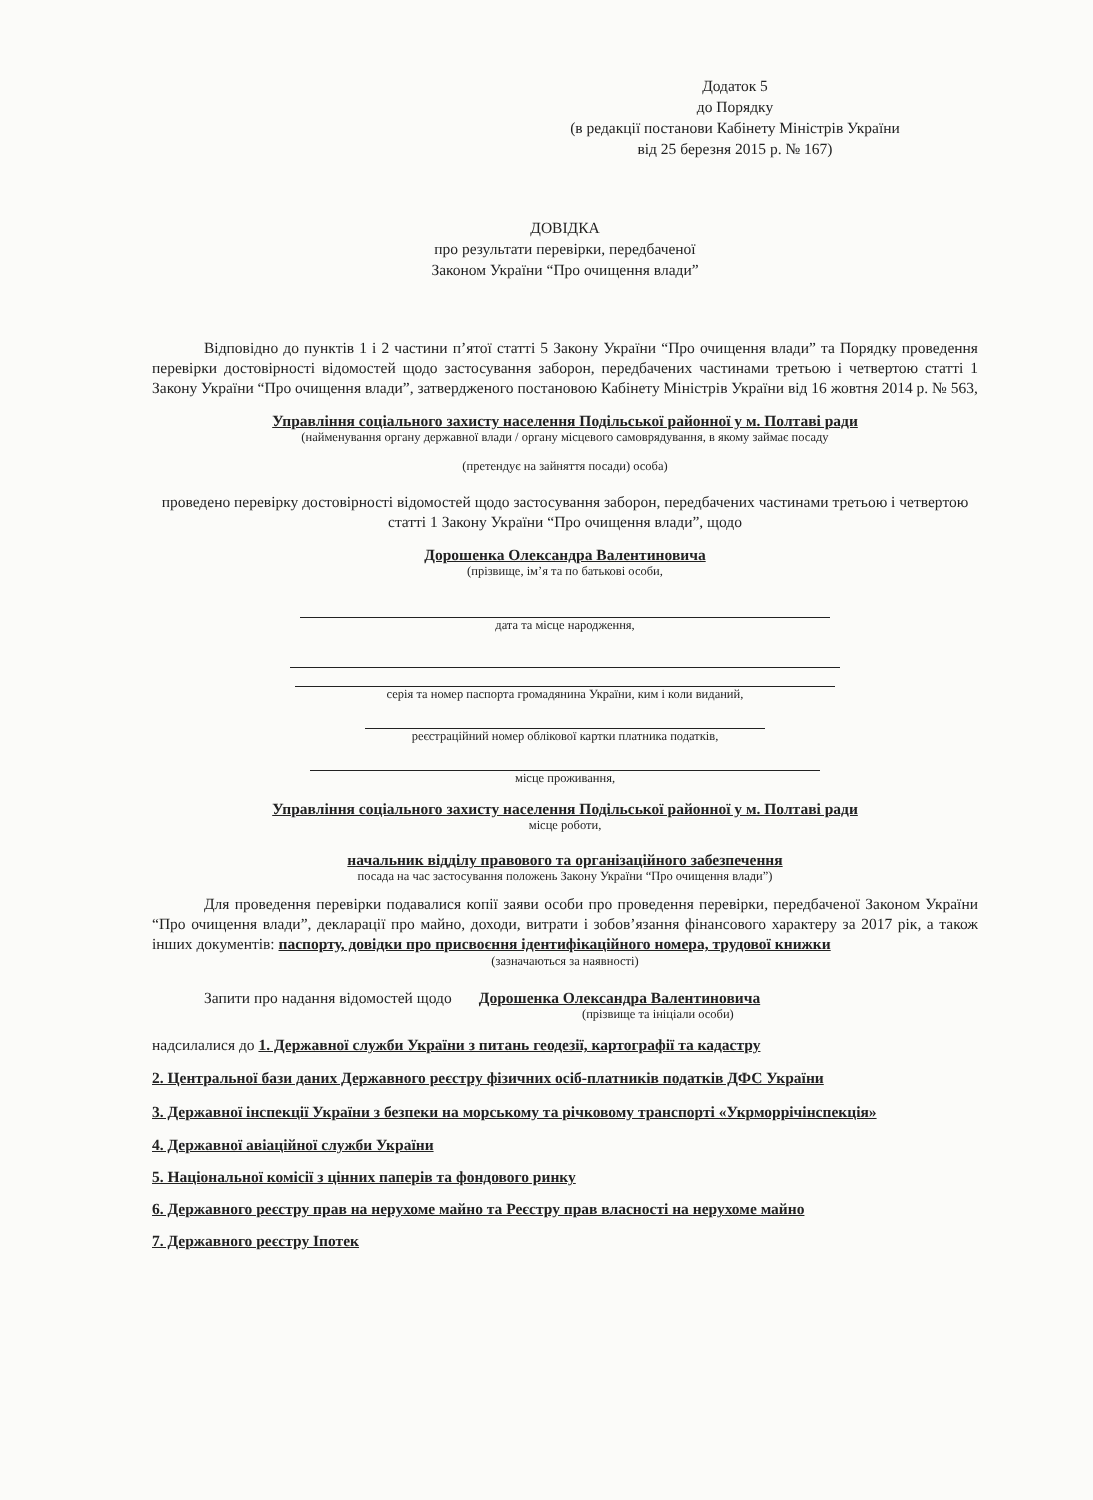Додаток 5
до Порядку
(в редакції постанови Кабінету Міністрів України
від 25 березня 2015 р. № 167)
ДОВІДКА
про результати перевірки, передбаченої
Законом України “Про очищення влади”
Відповідно до пунктів 1 і 2 частини п’ятої статті 5 Закону України “Про очищення влади” та Порядку проведення перевірки достовірності відомостей щодо застосування заборон, передбачених частинами третьою і четвертою статті 1 Закону України “Про очищення влади”, затвердженого постановою Кабінету Міністрів України від 16 жовтня 2014 р. № 563,
Управління соціального захисту населення Подільської районної у м. Полтаві ради
(найменування органу державної влади / органу місцевого самоврядування, в якому займає посаду
(претендує на зайняття посади) особа)
проведено перевірку достовірності відомостей щодо застосування заборон, передбачених частинами третьою і четвертою статті 1 Закону України “Про очищення влади”, щодо
Дорошенка Олександра Валентиновича
(прізвище, ім’я та по батькові особи,
дата та місце народження,
серія та номер паспорта громадянина України, ким і коли виданий,
реєстраційний номер облікової картки платника податків,
місце проживання,
Управління соціального захисту населення Подільської районної у м. Полтаві ради
місце роботи,
начальник відділу правового та організаційного забезпечення
посада на час застосування положень Закону України “Про очищення влади”)
Для проведення перевірки подавалися копії заяви особи про проведення перевірки, передбаченої Законом України “Про очищення влади”, декларації про майно, доходи, витрати і зобов’язання фінансового характеру за 2017 рік, а також інших документів: паспорту, довідки про присвоєння ідентифікаційного номера, трудової книжки
(зазначаються за наявності)
Запити про надання відомостей щодо Дорошенка Олександра Валентиновича
(прізвище та ініціали особи)
надсилалися до 1. Державної служби України з питань геодезії, картографії та кадастру
2. Центральної бази даних Державного реєстру фізичних осіб-платників податків ДФС України
3. Державної інспекції України з безпеки на морському та річковому транспорті «Укрморрічінспекція»
4. Державної авіаційної служби України
5. Національної комісії з цінних паперів та фондового ринку
6. Державного реєстру прав на нерухоме майно та Реєстру прав власності на нерухоме майно
7. Державного реєстру Іпотек